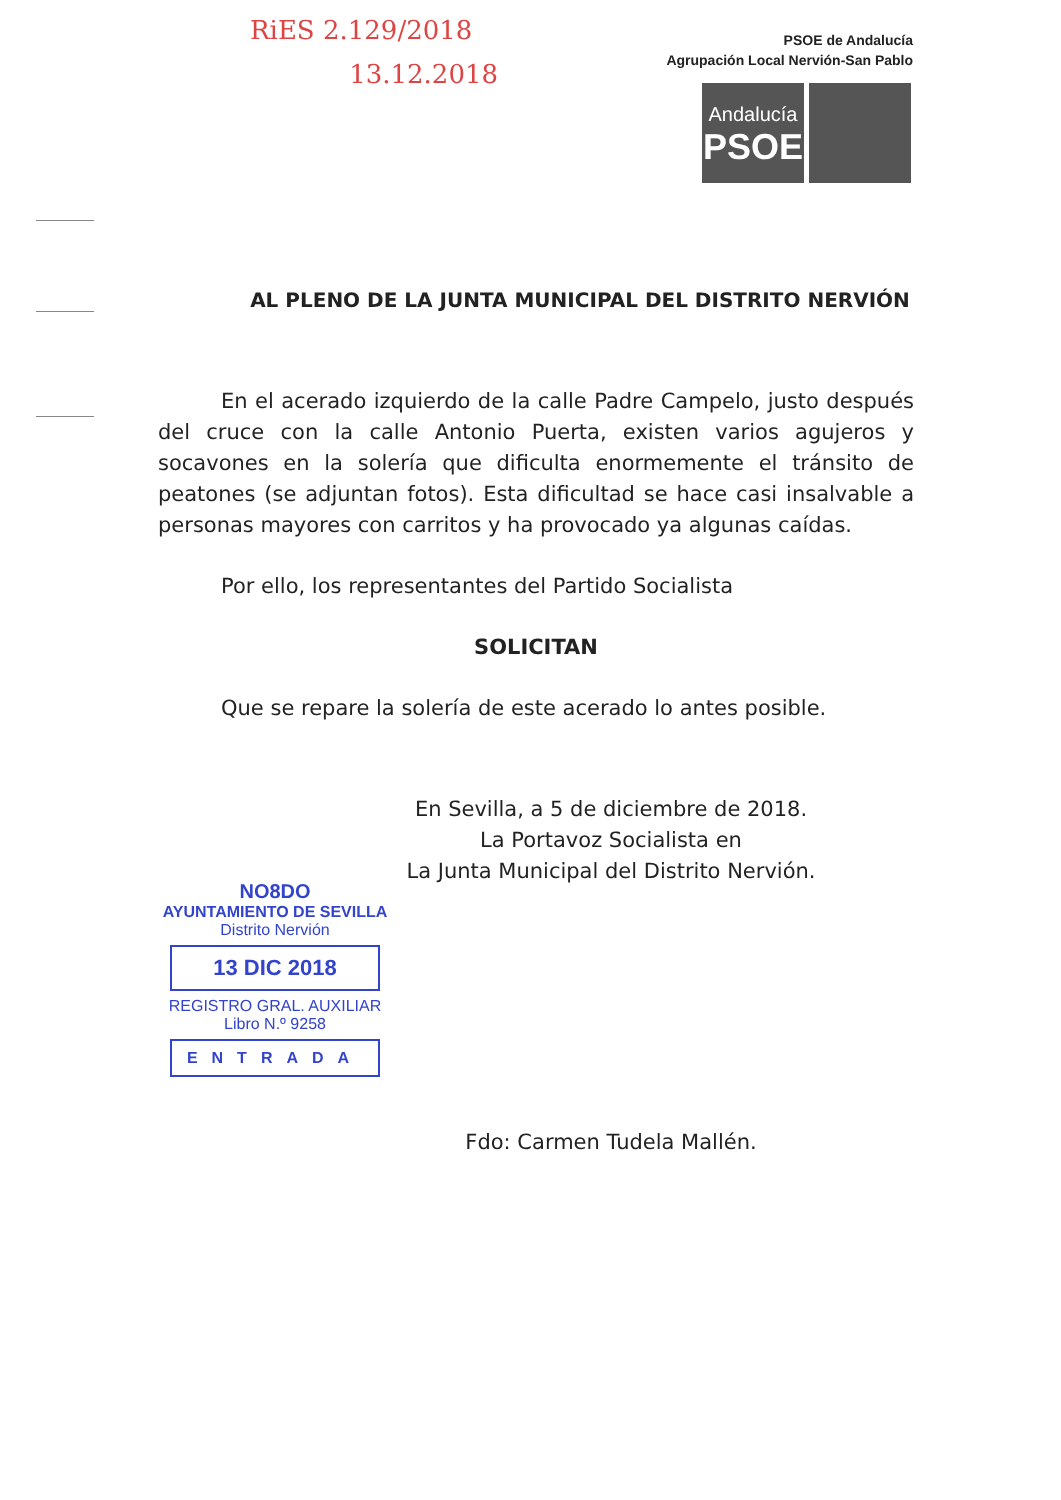RiES 2.129/2018
13.12.2018
PSOE de Andalucía
Agrupación Local Nervión-San Pablo
Andalucía
PSOE
AL PLENO DE LA JUNTA MUNICIPAL DEL DISTRITO NERVIÓN
En el acerado izquierdo de la calle Padre Campelo, justo después del cruce con la calle Antonio Puerta, existen varios agujeros y socavones en la solería que dificulta enormemente el tránsito de peatones (se adjuntan fotos). Esta dificultad se hace casi insalvable a personas mayores con carritos y ha provocado ya algunas caídas.
Por ello, los representantes del Partido Socialista
SOLICITAN
Que se repare la solería de este acerado lo antes posible.
En Sevilla, a 5 de diciembre de 2018.
La Portavoz Socialista en
La Junta Municipal del Distrito Nervión.
Fdo: Carmen Tudela Mallén.
NO8DO
AYUNTAMIENTO DE SEVILLA
Distrito Nervión
13 DIC 2018
REGISTRO GRAL. AUXILIAR
Libro N.º 9258
ENTRADA